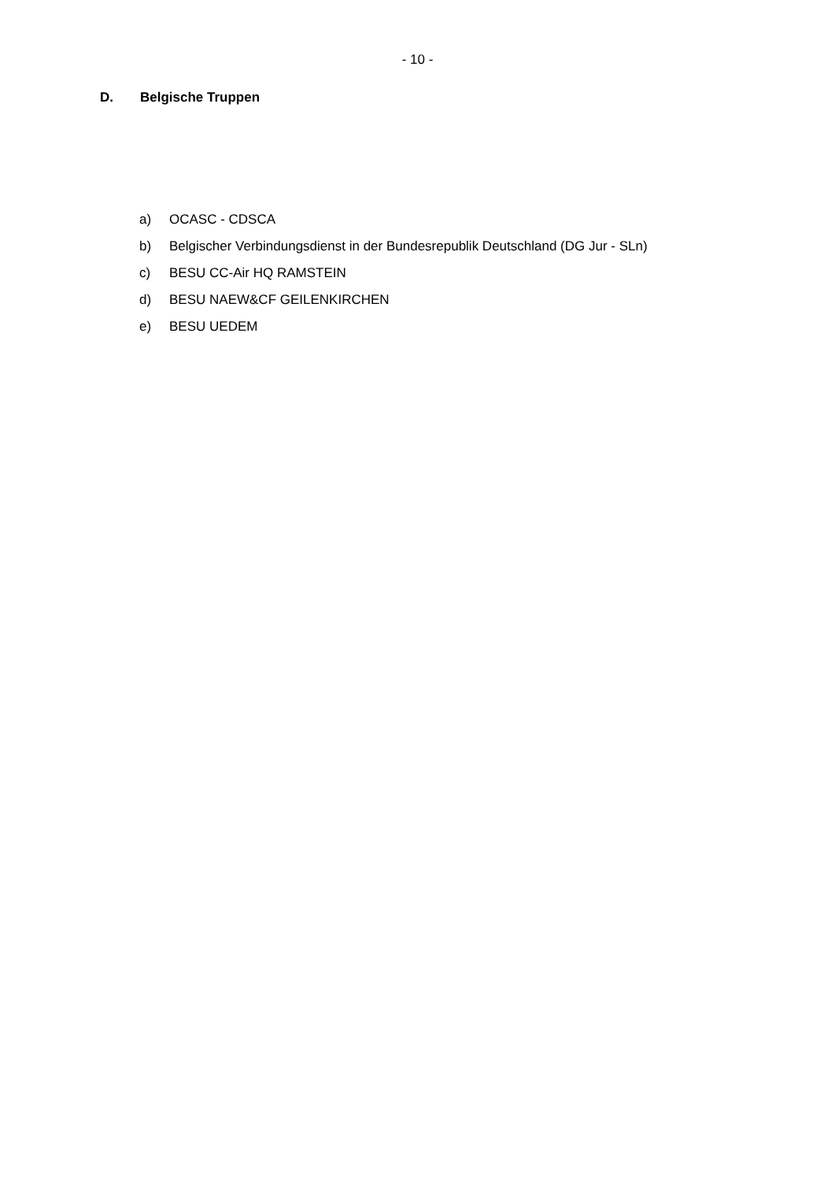- 10 -
D. Belgische Truppen
a) OCASC - CDSCA
b) Belgischer Verbindungsdienst in der Bundesrepublik Deutschland (DG Jur - SLn)
c) BESU CC-Air HQ RAMSTEIN
d) BESU NAEW&CF GEILENKIRCHEN
e) BESU UEDEM